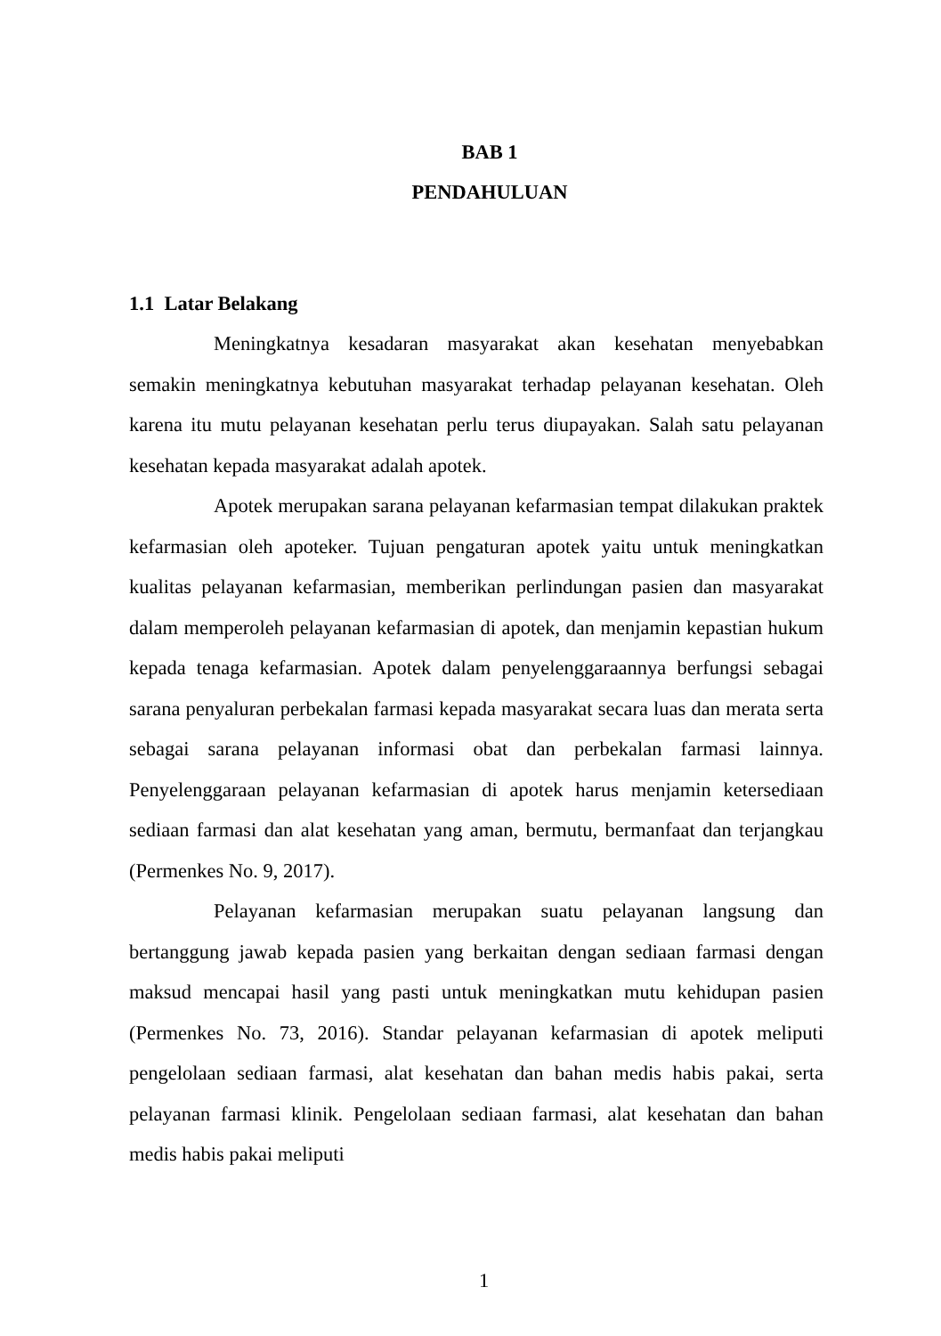BAB 1
PENDAHULUAN
1.1 Latar Belakang
Meningkatnya kesadaran masyarakat akan kesehatan menyebabkan semakin meningkatnya kebutuhan masyarakat terhadap pelayanan kesehatan. Oleh karena itu mutu pelayanan kesehatan perlu terus diupayakan. Salah satu pelayanan kesehatan kepada masyarakat adalah apotek.
Apotek merupakan sarana pelayanan kefarmasian tempat dilakukan praktek kefarmasian oleh apoteker. Tujuan pengaturan apotek yaitu untuk meningkatkan kualitas pelayanan kefarmasian, memberikan perlindungan pasien dan masyarakat dalam memperoleh pelayanan kefarmasian di apotek, dan menjamin kepastian hukum kepada tenaga kefarmasian. Apotek dalam penyelenggaraannya berfungsi sebagai sarana penyaluran perbekalan farmasi kepada masyarakat secara luas dan merata serta sebagai sarana pelayanan informasi obat dan perbekalan farmasi lainnya. Penyelenggaraan pelayanan kefarmasian di apotek harus menjamin ketersediaan sediaan farmasi dan alat kesehatan yang aman, bermutu, bermanfaat dan terjangkau (Permenkes No. 9, 2017).
Pelayanan kefarmasian merupakan suatu pelayanan langsung dan bertanggung jawab kepada pasien yang berkaitan dengan sediaan farmasi dengan maksud mencapai hasil yang pasti untuk meningkatkan mutu kehidupan pasien (Permenkes No. 73, 2016). Standar pelayanan kefarmasian di apotek meliputi pengelolaan sediaan farmasi, alat kesehatan dan bahan medis habis pakai, serta pelayanan farmasi klinik. Pengelolaan sediaan farmasi, alat kesehatan dan bahan medis habis pakai meliputi
1